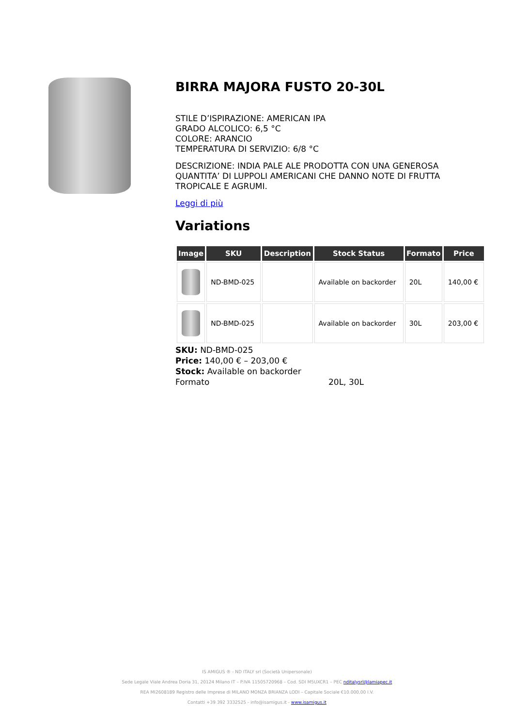BIRRA MAJORA FUSTO 20-30L
STILE D’ISPIRAZIONE: AMERICAN IPA
GRADO ALCOLICO: 6,5 °C
COLORE: ARANCIO
TEMPERATURA DI SERVIZIO: 6/8 °C
DESCRIZIONE: INDIA PALE ALE PRODOTTA CON UNA GENEROSA QUANTITA’ DI LUPPOLI AMERICANI CHE DANNO NOTE DI FRUTTA TROPICALE E AGRUMI.
Leggi di più
Variations
| Image | SKU | Description | Stock Status | Formato | Price |
| --- | --- | --- | --- | --- | --- |
| | ND-BMD-025 | | Available on backorder | 20L | 140,00 € |
| | ND-BMD-025 | | Available on backorder | 30L | 203,00 € |
SKU: ND-BMD-025
Price: 140,00 € – 203,00 €
Stock: Available on backorder
Formato 20L, 30L
IS AMIGUS ® - ND ITALY srl (Società Unipersonale)
Sede Legale Viale Andrea Doria 31, 20124 Milano IT – P.IVA 11505720968 – Cod. SDI M5UXCR1 – PEC nditalysrl@lamiapec.it
REA MI2608189 Registro delle Imprese di MILANO MONZA BRIANZA LODI – Capitale Sociale €10.000,00 I.V.
Contatti +39 392 3332525 - info@isamigus.it - www.isamigus.it